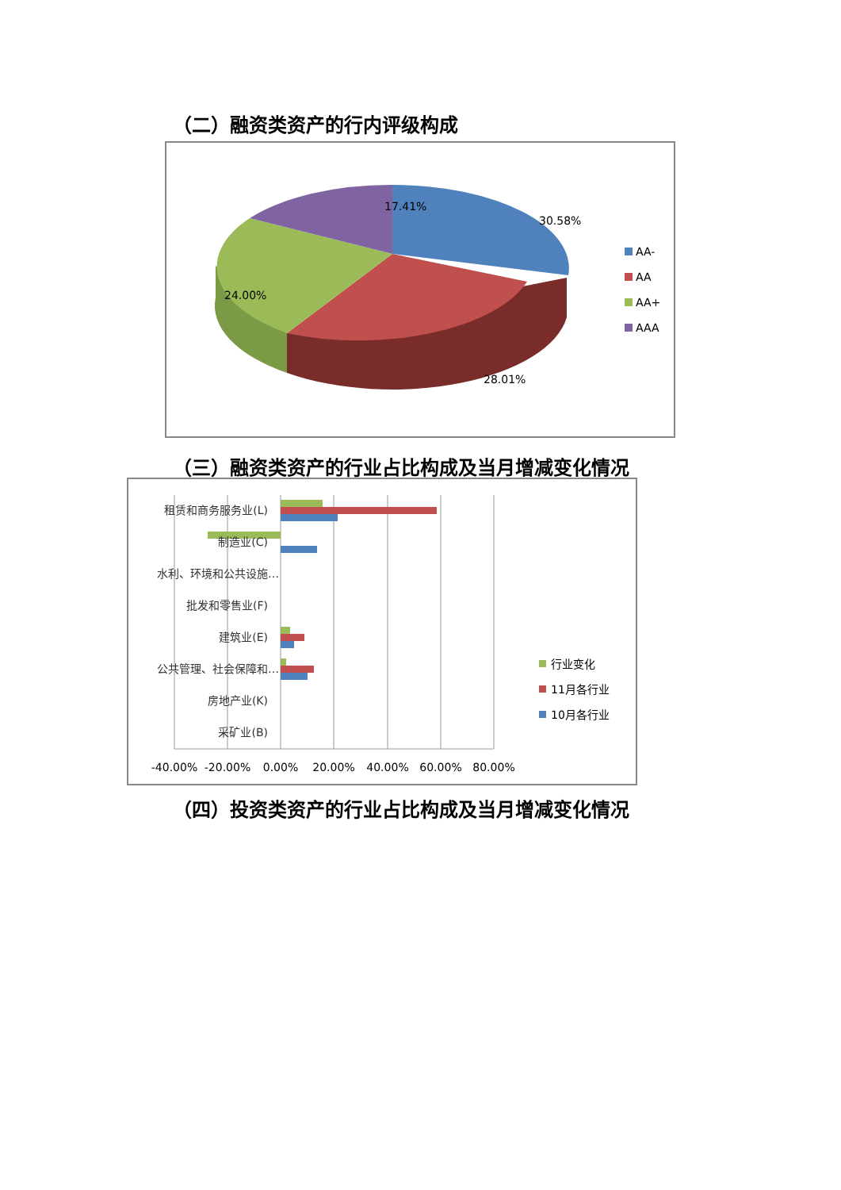（二）融资类资产的行内评级构成
17.41%
30.58%
24.00%
28.01%
AA-
AA
AA+
AAA
（三）融资类资产的行业占比构成及当月增减变化情况
租赁和商务服务业(L)
制造业(C)
水利、环境和公共设施…
批发和零售业(F)
建筑业(E)
公共管理、社会保障和…
房地产业(K)
采矿业(B)
-40.00%
-20.00%
0.00%
20.00%
40.00%
60.00%
80.00%
行业变化
11月各行业
10月各行业
（四）投资类资产的行业占比构成及当月增减变化情况